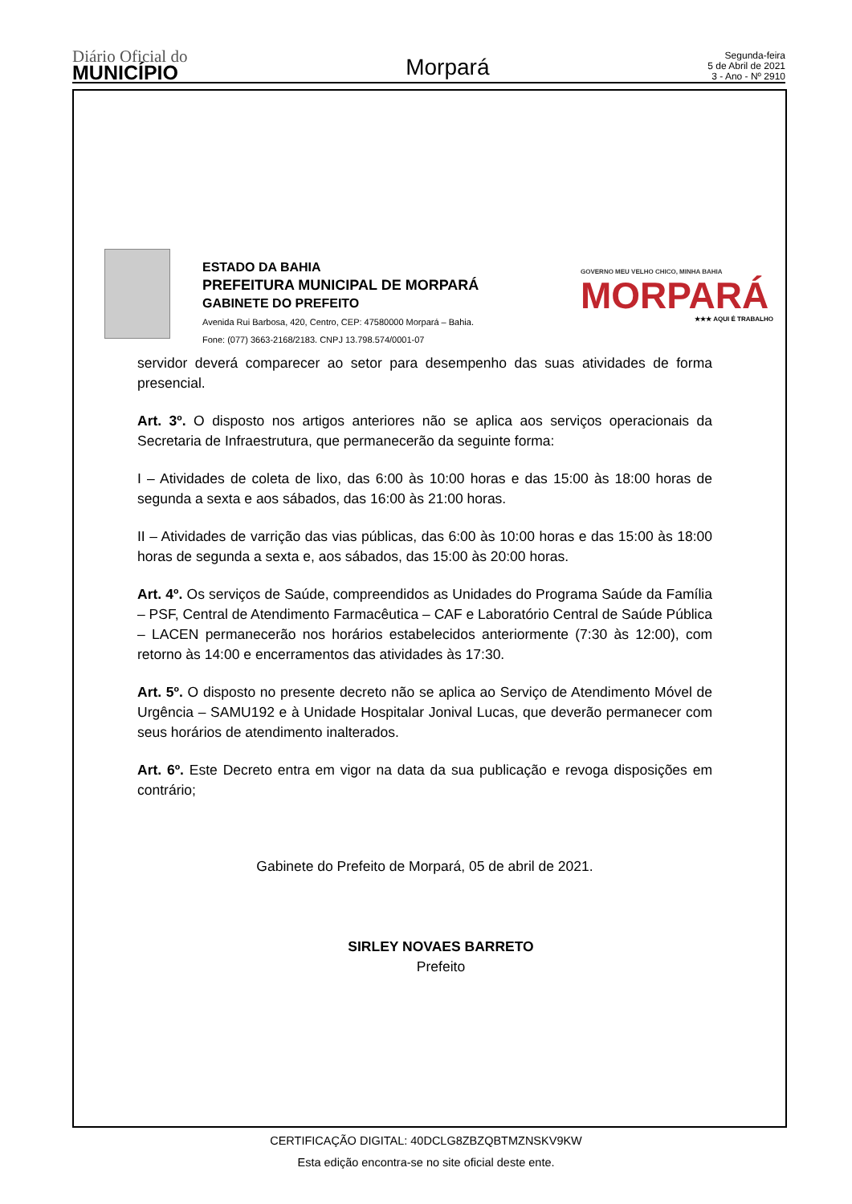Diário Oficial do
MUNICÍPIO
Morpará
Segunda-feira
5 de Abril de 2021
3 - Ano - Nº 2910
ESTADO DA BAHIA
PREFEITURA MUNICIPAL DE MORPARÁ
GABINETE DO PREFEITO
Avenida Rui Barbosa, 420, Centro, CEP: 47580000 Morpará – Bahia.
Fone: (077) 3663-2168/2183. CNPJ 13.798.574/0001-07
GOVERNO MEU VELHO CHICO, MINHA BAHIA
MORPARÁ
★★★ AQUI É TRABALHO
servidor deverá comparecer ao setor para desempenho das suas atividades de forma presencial.
Art. 3º. O disposto nos artigos anteriores não se aplica aos serviços operacionais da Secretaria de Infraestrutura, que permanecerão da seguinte forma:
I – Atividades de coleta de lixo, das 6:00 às 10:00 horas e das 15:00 às 18:00 horas de segunda a sexta e aos sábados, das 16:00 às 21:00 horas.
II – Atividades de varrição das vias públicas, das 6:00 às 10:00 horas e das 15:00 às 18:00 horas de segunda a sexta e, aos sábados, das 15:00 às 20:00 horas.
Art. 4º. Os serviços de Saúde, compreendidos as Unidades do Programa Saúde da Família – PSF, Central de Atendimento Farmacêutica – CAF e Laboratório Central de Saúde Pública – LACEN permanecerão nos horários estabelecidos anteriormente (7:30 às 12:00), com retorno às 14:00 e encerramentos das atividades às 17:30.
Art. 5º. O disposto no presente decreto não se aplica ao Serviço de Atendimento Móvel de Urgência – SAMU192 e à Unidade Hospitalar Jonival Lucas, que deverão permanecer com seus horários de atendimento inalterados.
Art. 6º. Este Decreto entra em vigor na data da sua publicação e revoga disposições em contrário;
Gabinete do Prefeito de Morpará, 05 de abril de 2021.
SIRLEY NOVAES BARRETO
Prefeito
CERTIFICAÇÃO DIGITAL: 40DCLG8ZBZQBTMZNSKV9KW
Esta edição encontra-se no site oficial deste ente.